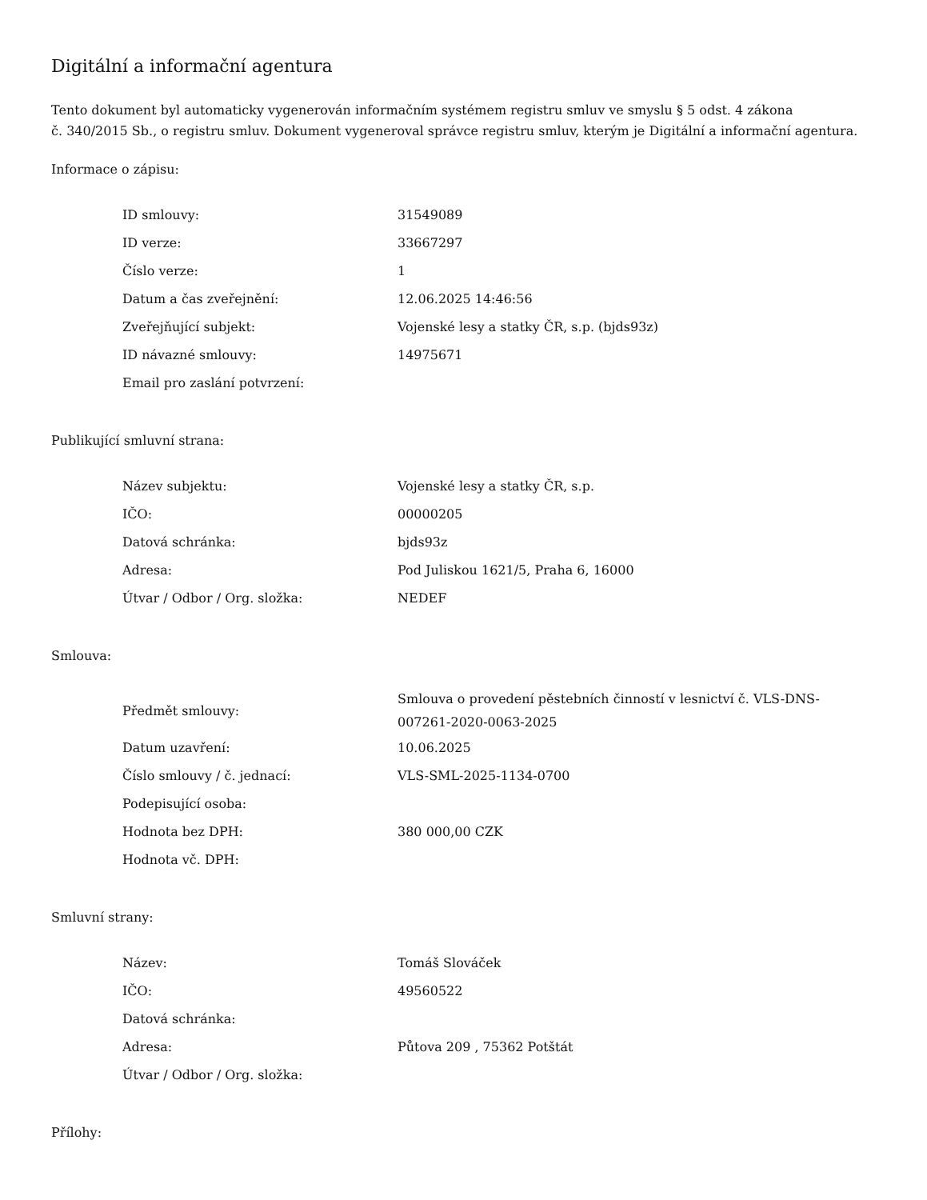Digitální a informační agentura
Tento dokument byl automaticky vygenerován informačním systémem registru smluv ve smyslu § 5 odst. 4 zákona
č. 340/2015 Sb., o registru smluv. Dokument vygeneroval správce registru smluv, kterým je Digitální a informační agentura.
Informace o zápisu:
| ID smlouvy: | 31549089 |
| ID verze: | 33667297 |
| Číslo verze: | 1 |
| Datum a čas zveřejnění: | 12.06.2025 14:46:56 |
| Zveřejňující subjekt: | Vojenské lesy a statky ČR, s.p. (bjds93z) |
| ID návazné smlouvy: | 14975671 |
| Email pro zaslání potvrzení: | |
Publikující smluvní strana:
| Název subjektu: | Vojenské lesy a statky ČR, s.p. |
| IČO: | 00000205 |
| Datová schránka: | bjds93z |
| Adresa: | Pod Juliskou 1621/5, Praha 6, 16000 |
| Útvar / Odbor / Org. složka: | NEDEF |
Smlouva:
| Předmět smlouvy: | Smlouva o provedení pěstebních činností v lesnictví č. VLS-DNS-007261-2020-0063-2025 |
| Datum uzavření: | 10.06.2025 |
| Číslo smlouvy / č. jednací: | VLS-SML-2025-1134-0700 |
| Podepisující osoba: | |
| Hodnota bez DPH: | 380 000,00 CZK |
| Hodnota vč. DPH: | |
Smluvní strany:
| Název: | Tomáš Slováček |
| IČO: | 49560522 |
| Datová schránka: | |
| Adresa: | Půtova 209 , 75362 Potštát |
| Útvar / Odbor / Org. složka: | |
Přílohy: